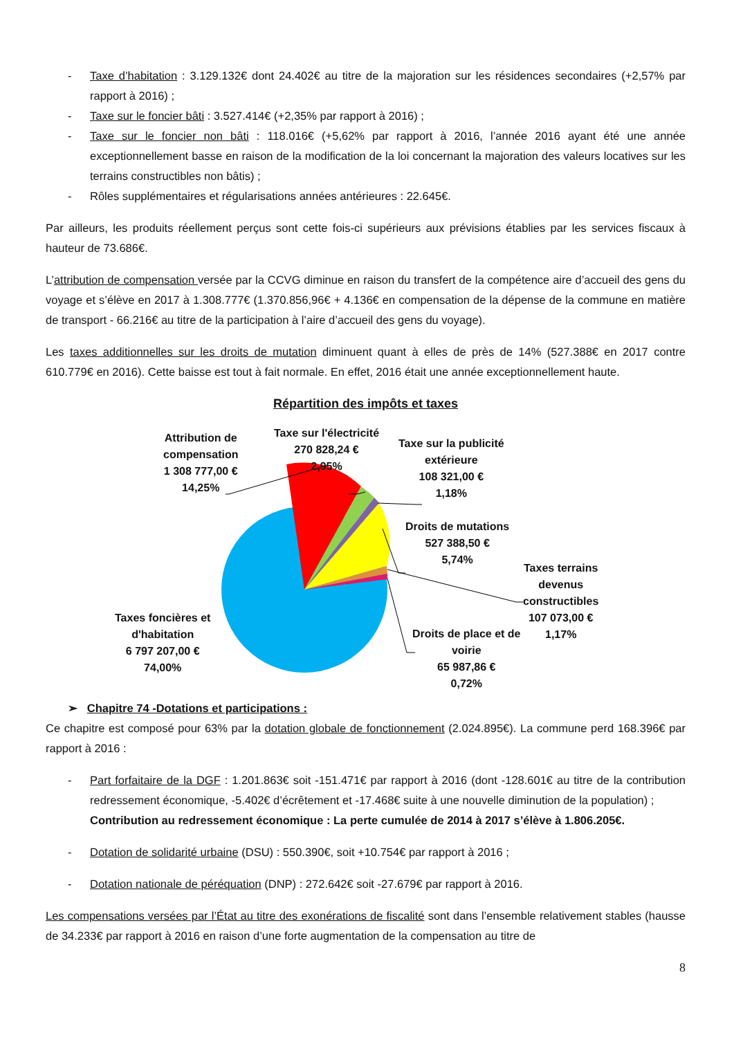- Taxe d’habitation : 3.129.132€ dont 24.402€ au titre de la majoration sur les résidences secondaires (+2,57% par rapport à 2016) ;
- Taxe sur le foncier bâti : 3.527.414€ (+2,35% par rapport à 2016) ;
- Taxe sur le foncier non bâti : 118.016€ (+5,62% par rapport à 2016, l’année 2016 ayant été une année exceptionnellement basse en raison de la modification de la loi concernant la majoration des valeurs locatives sur les terrains constructibles non bâtis) ;
- Rôles supplémentaires et régularisations années antérieures : 22.645€.
Par ailleurs, les produits réellement perçus sont cette fois-ci supérieurs aux prévisions établies par les services fiscaux à hauteur de 73.686€.
L’attribution de compensation versée par la CCVG diminue en raison du transfert de la compétence aire d’accueil des gens du voyage et s’élève en 2017 à 1.308.777€ (1.370.856,96€ + 4.136€ en compensation de la dépense de la commune en matière de transport - 66.216€ au titre de la participation à l’aire d’accueil des gens du voyage).
Les taxes additionnelles sur les droits de mutation diminuent quant à elles de près de 14% (527.388€ en 2017 contre 610.779€ en 2016). Cette baisse est tout à fait normale. En effet, 2016 était une année exceptionnellement haute.
Répartition des impôts et taxes
Attribution de
compensation
1 308 777,00 €
14,25%
Taxe sur l'électricité
270 828,24 €
2,95%
Taxe sur la publicité
extérieure
108 321,00 €
1,18%
Droits de mutations
527 388,50 €
5,74%
Taxes terrains
devenus
constructibles
107 073,00 €
1,17%
Droits de place et de
voirie
65 987,86 €
0,72%
Taxes foncières et
d'habitation
6 797 207,00 €
74,00%
➢ Chapitre 74 -Dotations et participations :
Ce chapitre est composé pour 63% par la dotation globale de fonctionnement (2.024.895€). La commune perd 168.396€ par rapport à 2016 :
- Part forfaitaire de la DGF : 1.201.863€ soit -151.471€ par rapport à 2016 (dont -128.601€ au titre de la contribution redressement économique, -5.402€ d’écrêtement et -17.468€ suite à une nouvelle diminution de la population) ;
Contribution au redressement économique : La perte cumulée de 2014 à 2017 s’élève à 1.806.205€.
- Dotation de solidarité urbaine (DSU) : 550.390€, soit +10.754€ par rapport à 2016 ;
- Dotation nationale de péréquation (DNP) : 272.642€ soit -27.679€ par rapport à 2016.
Les compensations versées par l’État au titre des exonérations de fiscalité sont dans l’ensemble relativement stables (hausse de 34.233€ par rapport à 2016 en raison d’une forte augmentation de la compensation au titre de
8